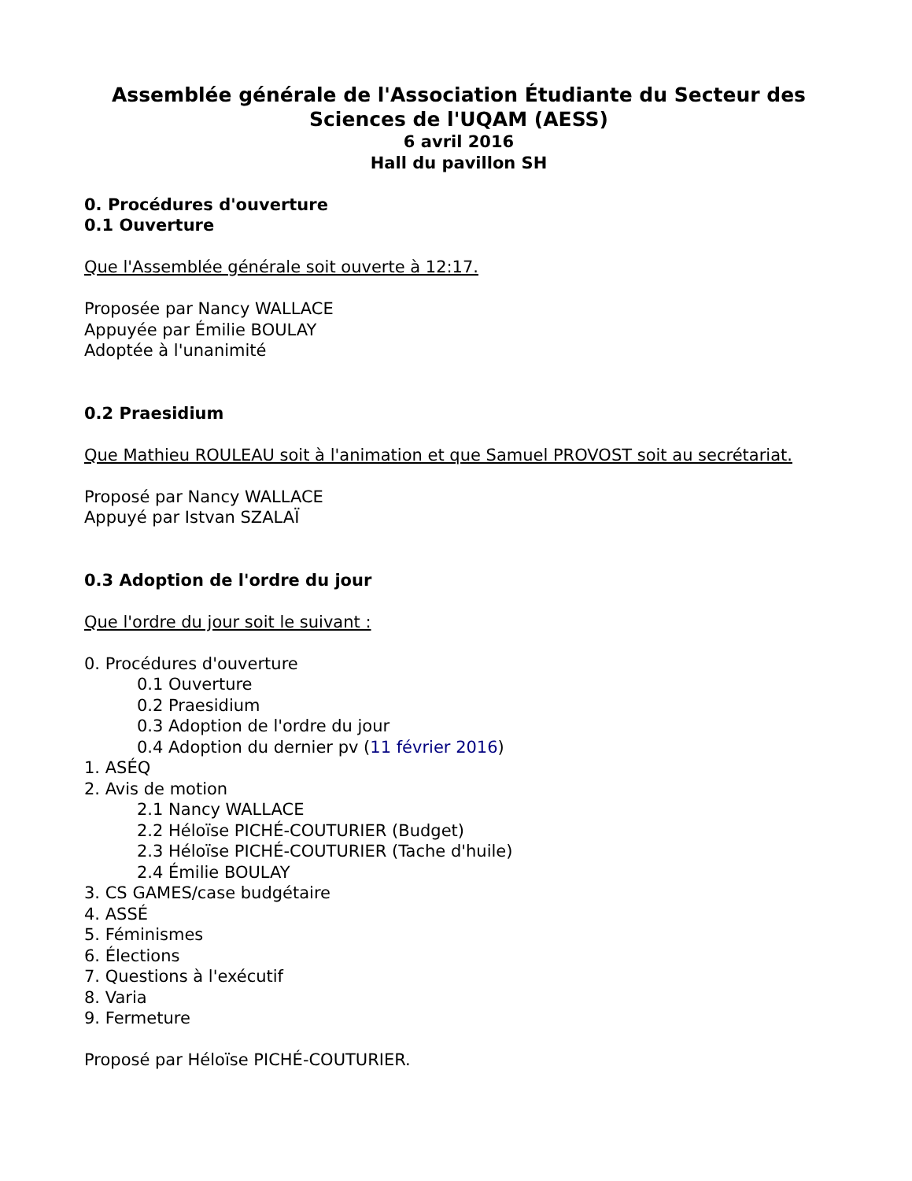Assemblée générale de l'Association Étudiante du Secteur des Sciences de l'UQAM (AESS)
6 avril 2016
Hall du pavillon SH
0. Procédures d'ouverture
0.1 Ouverture
Que l'Assemblée générale soit ouverte à 12:17.
Proposée par Nancy WALLACE
Appuyée par Émilie BOULAY
Adoptée à l'unanimité
0.2 Praesidium
Que Mathieu ROULEAU soit à l'animation et que Samuel PROVOST soit au secrétariat.
Proposé par Nancy WALLACE
Appuyé par Istvan SZALAÏ
0.3 Adoption de l'ordre du jour
Que l'ordre du jour soit le suivant :
0. Procédures d'ouverture
0.1 Ouverture
0.2 Praesidium
0.3 Adoption de l'ordre du jour
0.4 Adoption du dernier pv (11 février 2016)
1. ASÉQ
2. Avis de motion
2.1 Nancy WALLACE
2.2 Héloïse PICHÉ-COUTURIER (Budget)
2.3 Héloïse PICHÉ-COUTURIER (Tache d'huile)
2.4 Émilie BOULAY
3. CS GAMES/case budgétaire
4. ASSÉ
5. Féminismes
6. Élections
7. Questions à l'exécutif
8. Varia
9. Fermeture
Proposé par Héloïse PICHÉ-COUTURIER.